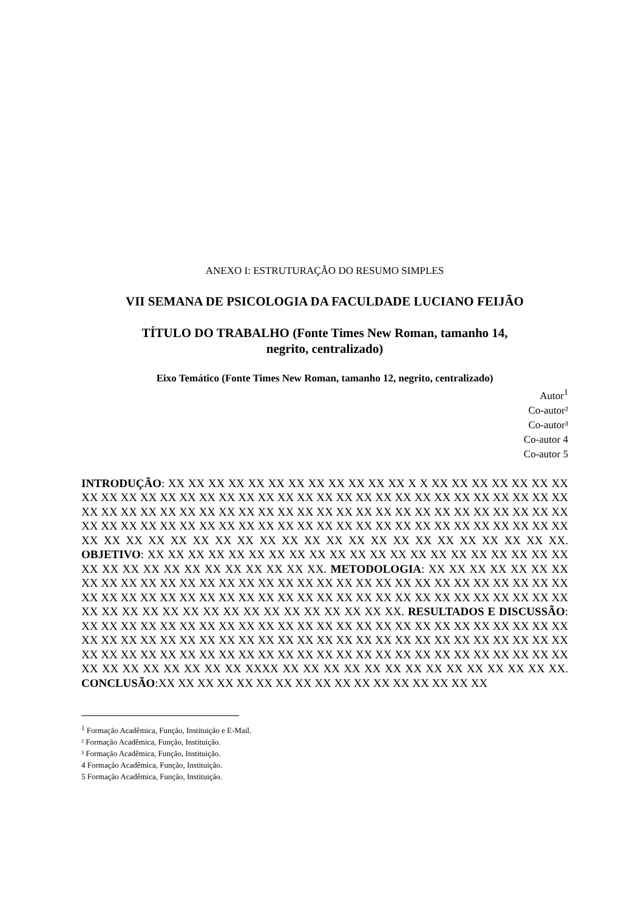ANEXO I: ESTRUTURAÇÃO DO RESUMO SIMPLES
VII SEMANA DE PSICOLOGIA DA FACULDADE LUCIANO FEIJÃO
TÍTULO DO TRABALHO (Fonte Times New Roman, tamanho 14,
negrito, centralizado)
Eixo Temático (Fonte Times New Roman, tamanho 12, negrito, centralizado)
Autor<sup>1</sup>
Co-autor²
Co-autor³
Co-autor 4
Co-autor 5
INTRODUÇÃO: XX XX XX XX XX XX XX XX XX XX XX XX X X XX XX XX XX XX XX XX XX XX XX XX XX XX XX XX XX XX XX XX XX XX XX XX XX XX XX XX XX XX XX XX XX XX XX XX XX XX XX XX XX XX XX XX XX XX XX XX XX XX XX XX XX XX XX XX XX XX XX XX XX XX XX XX XX XX XX XX XX XX XX XX XX XX XX XX XX XX XX XX XX XX XX XX XX XX XX XX XX XX XX XX XX XX XX XX XX XX XX XX XX XX XX XX XX. OBJETIVO: XX XX XX XX XX XX XX XX XX XX XX XX XX XX XX XX XX XX XX XX XX XX XX XX XX XX XX XX XX XX XX XX XX. METODOLOGIA: XX XX XX XX XX XX XX XX XX XX XX XX XX XX XX XX XX XX XX XX XX XX XX XX XX XX XX XX XX XX XX XX XX XX XX XX XX XX XX XX XX XX XX XX XX XX XX XX XX XX XX XX XX XX XX XX XX XX XX XX XX XX XX XX XX XX XX XX XX XX XX XX XX. RESULTADOS E DISCUSSÃO: XX XX XX XX XX XX XX XX XX XX XX XX XX XX XX XX XX XX XX XX XX XX XX XX XX XX XX XX XX XX XX XX XX XX XX XX XX XX XX XX XX XX XX XX XX XX XX XX XX XX XX XX XX XX XX XX XX XX XX XX XX XX XX XX XX XX XX XX XX XX XX XX XX XX XX XX XX XX XX XX XX XX XX XXXX XX XX XX XX XX XX XX XX XX XX XX XX XX XX. CONCLUSÃO:XX XX XX XX XX XX XX XX XX XX XX XX XX XX XX XX XX
<sup>1</sup> Formação Acadêmica, Função, Instituição e E-Mail.
² Formação Acadêmica, Função, Instituição.
³ Formação Acadêmica, Função, Instituição.
4 Formação Acadêmica, Função, Instituição.
5 Formação Acadêmica, Função, Instituição.